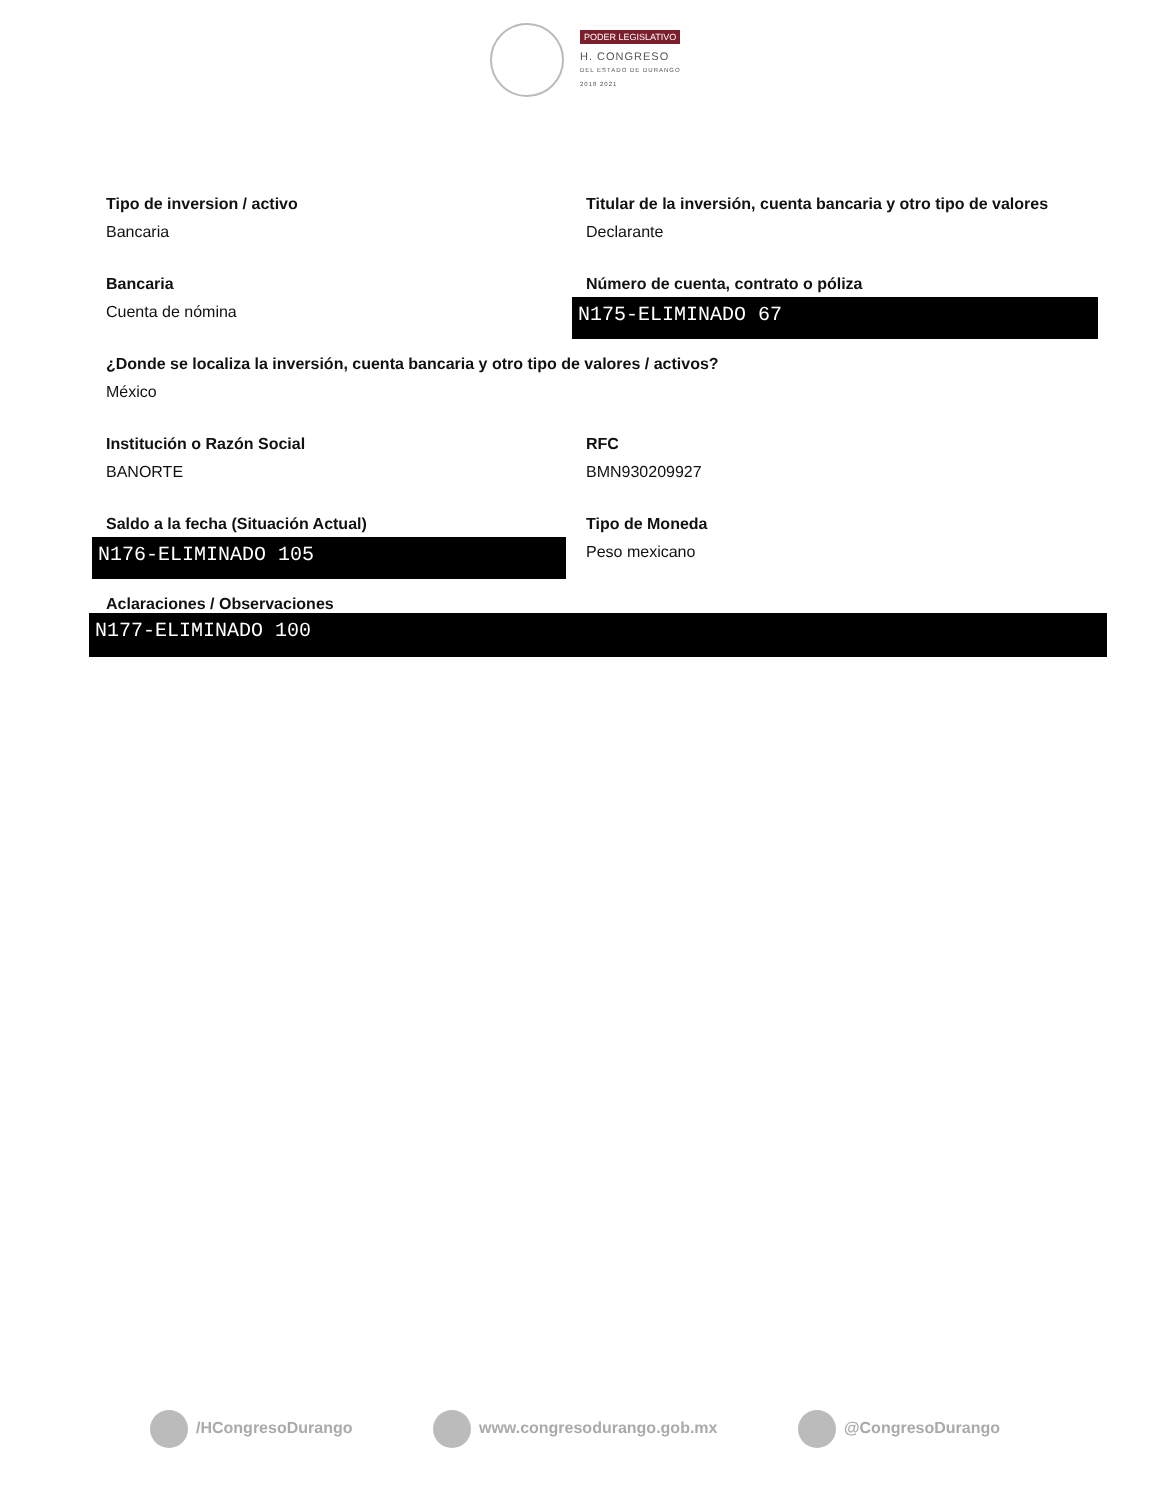PODER LEGISLATIVO
H. CONGRESO
DEL ESTADO DE DURANGO
2018 2021
Tipo de inversion / activo
Bancaria
Titular de la inversión, cuenta bancaria y otro tipo de valores
Declarante
Bancaria
Cuenta de nómina
Número de cuenta, contrato o póliza
N175-ELIMINADO 67
¿Donde se localiza la inversión, cuenta bancaria y otro tipo de valores / activos?
México
Institución o Razón Social
BANORTE
RFC
BMN930209927
Saldo a la fecha (Situación Actual)
N176-ELIMINADO 105
Tipo de Moneda
Peso mexicano
Aclaraciones / Observaciones
N177-ELIMINADO 100
/HCongresoDurango www.congresodurango.gob.mx @CongresoDurango